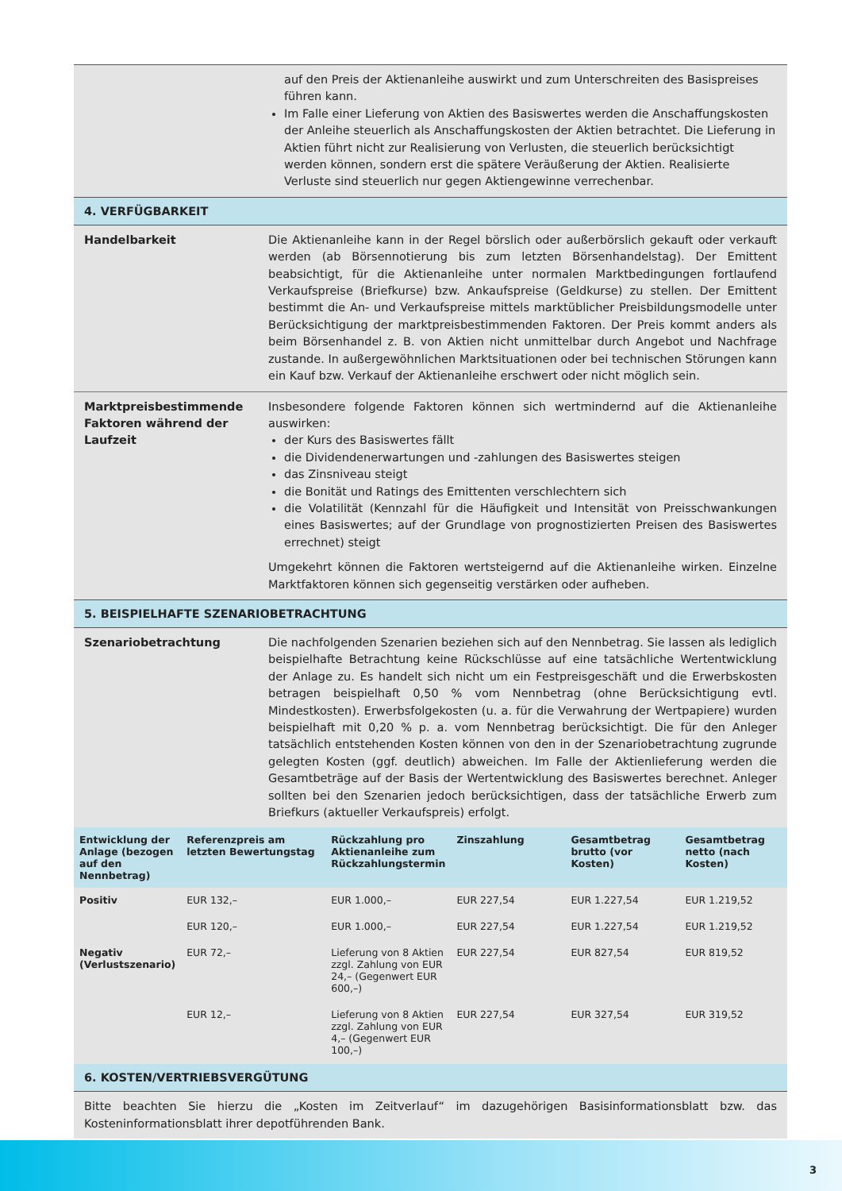auf den Preis der Aktienanleihe auswirkt und zum Unterschreiten des Basispreises führen kann.
Im Falle einer Lieferung von Aktien des Basiswertes werden die Anschaffungskosten der Anleihe steuerlich als Anschaffungskosten der Aktien betrachtet. Die Lieferung in Aktien führt nicht zur Realisierung von Verlusten, die steuerlich berücksichtigt werden können, sondern erst die spätere Veräußerung der Aktien. Realisierte Verluste sind steuerlich nur gegen Aktiengewinne verrechenbar.
4. VERFÜGBARKEIT
Handelbarkeit Die Aktienanleihe kann in der Regel börslich oder außerbörslich gekauft oder verkauft werden (ab Börsennotierung bis zum letzten Börsenhandelstag). Der Emittent beabsichtigt, für die Aktienanleihe unter normalen Marktbedingungen fortlaufend Verkaufspreise (Briefkurse) bzw. Ankaufspreise (Geldkurse) zu stellen. Der Emittent bestimmt die An- und Verkaufspreise mittels marktüblicher Preisbildungsmodelle unter Berücksichtigung der marktpreisbestimmenden Faktoren. Der Preis kommt anders als beim Börsenhandel z. B. von Aktien nicht unmittelbar durch Angebot und Nachfrage zustande. In außergewöhnlichen Marktsituationen oder bei technischen Störungen kann ein Kauf bzw. Verkauf der Aktienanleihe erschwert oder nicht möglich sein.
Marktpreisbestimmende Faktoren während der Laufzeit
Insbesondere folgende Faktoren können sich wertmindernd auf die Aktienanleihe auswirken:
der Kurs des Basiswertes fällt
die Dividendenerwartungen und -zahlungen des Basiswertes steigen
das Zinsniveau steigt
die Bonität und Ratings des Emittenten verschlechtern sich
die Volatilität (Kennzahl für die Häufigkeit und Intensität von Preisschwankungen eines Basiswertes; auf der Grundlage von prognostizierten Preisen des Basiswertes errechnet) steigt
Umgekehrt können die Faktoren wertsteigernd auf die Aktienanleihe wirken. Einzelne Marktfaktoren können sich gegenseitig verstärken oder aufheben.
5. BEISPIELHAFTE SZENARIOBETRACHTUNG
Szenariobetrachtung Die nachfolgenden Szenarien beziehen sich auf den Nennbetrag. Sie lassen als lediglich beispielhafte Betrachtung keine Rückschlüsse auf eine tatsächliche Wertentwicklung der Anlage zu. Es handelt sich nicht um ein Festpreisgeschäft und die Erwerbskosten betragen beispielhaft 0,50 % vom Nennbetrag (ohne Berücksichtigung evtl. Mindestkosten). Erwerbsfolgekosten (u. a. für die Verwahrung der Wertpapiere) wurden beispielhaft mit 0,20 % p. a. vom Nennbetrag berücksichtigt. Die für den Anleger tatsächlich entstehenden Kosten können von den in der Szenariobetrachtung zugrunde gelegten Kosten (ggf. deutlich) abweichen. Im Falle der Aktienlieferung werden die Gesamtbeträge auf der Basis der Wertentwicklung des Basiswertes berechnet. Anleger sollten bei den Szenarien jedoch berücksichtigen, dass der tatsächliche Erwerb zum Briefkurs (aktueller Verkaufspreis) erfolgt.
| Entwicklung der Anlage (bezogen auf den Nennbetrag) | Referenzpreis am letzten Bewertungstag | Rückzahlung pro Aktienanleihe zum Rückzahlungstermin | Zinszahlung | Gesamtbetrag brutto (vor Kosten) | Gesamtbetrag netto (nach Kosten) |
| --- | --- | --- | --- | --- | --- |
| Positiv | EUR 132,– | EUR 1.000,– | EUR 227,54 | EUR 1.227,54 | EUR 1.219,52 |
| | EUR 120,– | EUR 1.000,– | EUR 227,54 | EUR 1.227,54 | EUR 1.219,52 |
| Negativ (Verlustszenario) | EUR 72,– | Lieferung von 8 Aktien zzgl. Zahlung von EUR 24,– (Gegenwert EUR 600,–) | EUR 227,54 | EUR 827,54 | EUR 819,52 |
| | EUR 12,– | Lieferung von 8 Aktien zzgl. Zahlung von EUR 4,– (Gegenwert EUR 100,–) | EUR 227,54 | EUR 327,54 | EUR 319,52 |
6. KOSTEN/VERTRIEBSVERGÜTUNG
Bitte beachten Sie hierzu die „Kosten im Zeitverlauf“ im dazugehörigen Basisinformationsblatt bzw. das Kosteninformationsblatt ihrer depotführenden Bank.
3